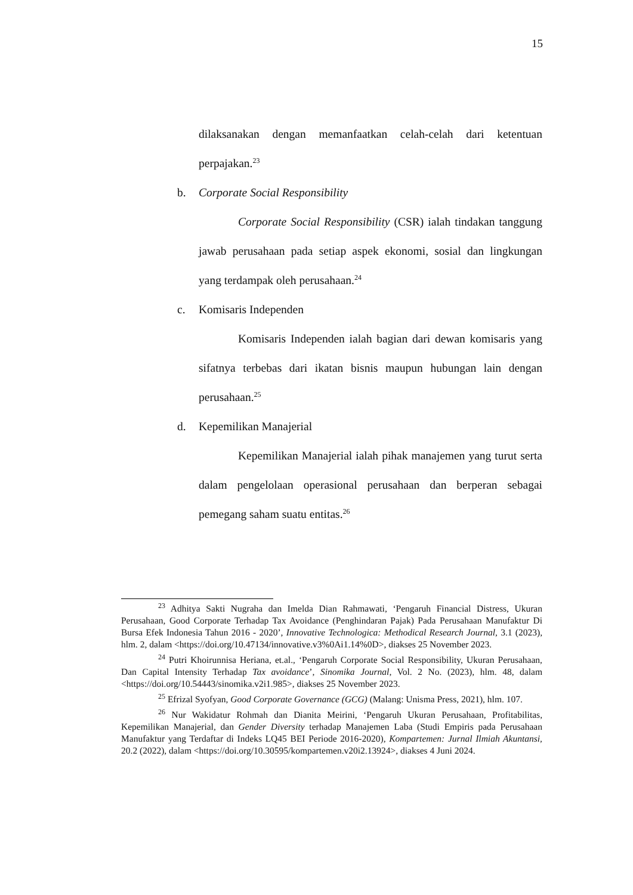15
dilaksanakan dengan memanfaatkan celah-celah dari ketentuan perpajakan.<sup>23</sup>
b. Corporate Social Responsibility
Corporate Social Responsibility (CSR) ialah tindakan tanggung jawab perusahaan pada setiap aspek ekonomi, sosial dan lingkungan yang terdampak oleh perusahaan.<sup>24</sup>
c. Komisaris Independen
Komisaris Independen ialah bagian dari dewan komisaris yang sifatnya terbebas dari ikatan bisnis maupun hubungan lain dengan perusahaan.<sup>25</sup>
d. Kepemilikan Manajerial
Kepemilikan Manajerial ialah pihak manajemen yang turut serta dalam pengelolaan operasional perusahaan dan berperan sebagai pemegang saham suatu entitas.<sup>26</sup>
<sup>23</sup> Adhitya Sakti Nugraha dan Imelda Dian Rahmawati, ‘Pengaruh Financial Distress, Ukuran Perusahaan, Good Corporate Terhadap Tax Avoidance (Penghindaran Pajak) Pada Perusahaan Manufaktur Di Bursa Efek Indonesia Tahun 2016 - 2020’, Innovative Technologica: Methodical Research Journal, 3.1 (2023), hlm. 2, dalam <https://doi.org/10.47134/innovative.v3%0Ai1.14%0D>, diakses 25 November 2023.
<sup>24</sup> Putri Khoirunnisa Heriana, et.al., ‘Pengaruh Corporate Social Responsibility, Ukuran Perusahaan, Dan Capital Intensity Terhadap Tax avoidance’, Sinomika Journal, Vol. 2 No. (2023), hlm. 48, dalam <https://doi.org/10.54443/sinomika.v2i1.985>, diakses 25 November 2023.
<sup>25</sup> Efrizal Syofyan, Good Corporate Governance (GCG) (Malang: Unisma Press, 2021), hlm. 107.
<sup>26</sup> Nur Wakidatur Rohmah dan Dianita Meirini, ‘Pengaruh Ukuran Perusahaan, Profitabilitas, Kepemilikan Manajerial, dan Gender Diversity terhadap Manajemen Laba (Studi Empiris pada Perusahaan Manufaktur yang Terdaftar di Indeks LQ45 BEI Periode 2016-2020), Kompartemen: Jurnal Ilmiah Akuntansi, 20.2 (2022), dalam <https://doi.org/10.30595/kompartemen.v20i2.13924>, diakses 4 Juni 2024.